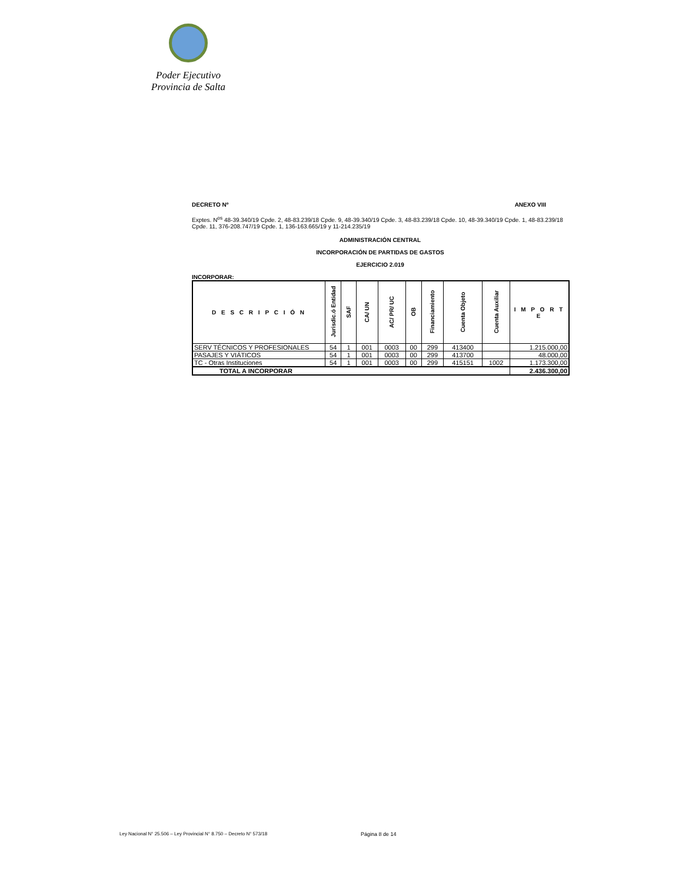Poder Ejecutivo
Provincia de Salta
DECRETO Nº ANEXO VIII
Exptes. N<sup>os</sup> 48-39.340/19 Cpde. 2, 48-83.239/18 Cpde. 9, 48-39.340/19 Cpde. 3, 48-83.239/18 Cpde. 10, 48-39.340/19 Cpde. 1, 48-83.239/18 Cpde. 11, 376-208.747/19 Cpde. 1, 136-163.665/19 y 11-214.235/19
ADMINISTRACIÓN CENTRAL
INCORPORACIÓN DE PARTIDAS DE GASTOS
EJERCICIO 2.019
INCORPORAR:
| D E S C R I P C I Ó N | Jurisdic.ó Entidad | SAF | CA/ UN | AC/ PR/ UC | OB | Financiamiento | Cuenta Objeto | Cuenta Auxiliar | I M P O R T E |
| --- | --- | --- | --- | --- | --- | --- | --- | --- | --- |
| SERV TÉCNICOS Y PROFESIONALES | 54 | 1 | 001 | 0003 | 00 | 299 | 413400 | | 1.215.000,00 |
| PASAJES Y VIÁTICOS | 54 | 1 | 001 | 0003 | 00 | 299 | 413700 | | 48.000,00 |
| TC - Otras Instituciones | 54 | 1 | 001 | 0003 | 00 | 299 | 415151 | 1002 | 1.173.300,00 |
| TOTAL A INCORPORAR | | | | | | | | | 2.436.300,00 |
Ley Nacional N° 25.506 – Ley Provincial N° 8.750 – Decreto N° 573/18 Página 8 de 14